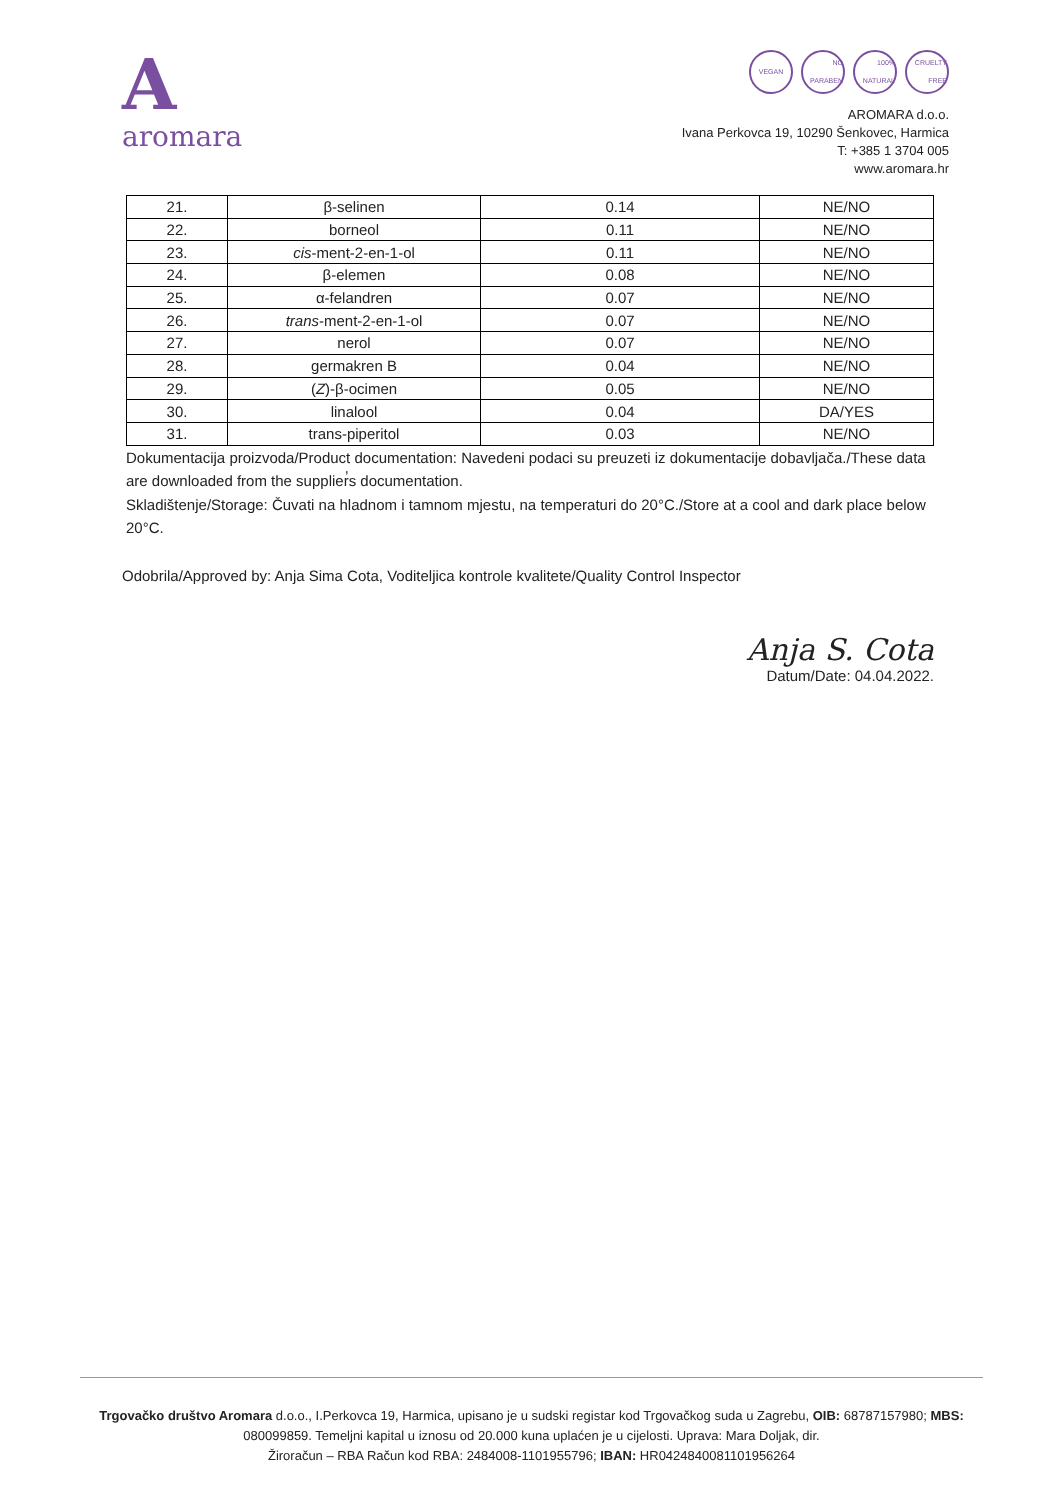Aaromara
VEGAN NO PARABEN 100% NATURAL CRUELTY FREE
AROMARA d.o.o.
Ivana Perkovca 19, 10290 Šenkovec, Harmica
T: +385 1 3704 005
www.aromara.hr
| 21. | β-selinen | 0.14 | NE/NO |
| 22. | borneol | 0.11 | NE/NO |
| 23. | cis -ment-2-en-1-ol | 0.11 | NE/NO |
| 24. | β-elemen | 0.08 | NE/NO |
| 25. | α-felandren | 0.07 | NE/NO |
| 26. | trans -ment-2-en-1-ol | 0.07 | NE/NO |
| 27. | nerol | 0.07 | NE/NO |
| 28. | germakren B | 0.04 | NE/NO |
| 29. | ( Z )-β-ocimen | 0.05 | NE/NO |
| 30. | linalool | 0.04 | DA/YES |
| 31. | trans-piperitol | 0.03 | NE/NO |
Dokumentacija proizvoda/Product documentation: Navedeni podaci su preuzeti iz dokumentacije dobavljača./These data are downloaded from the supplier̕s documentation.
Skladištenje/Storage: Čuvati na hladnom i tamnom mjestu, na temperaturi do 20°C./Store at a cool and dark place below 20°C.
Odobrila/Approved by: Anja Sima Cota, Voditeljica kontrole kvalitete/Quality Control Inspector
Anja S. Cota
Datum/Date: 04.04.2022.
Trgovačko društvo Aromara d.o.o., I.Perkovca 19, Harmica, upisano je u sudski registar kod Trgovačkog suda u Zagrebu, OIB: 68787157980; MBS: 080099859. Temeljni kapital u iznosu od 20.000 kuna uplaćen je u cijelosti. Uprava: Mara Doljak, dir.
Žiroračun – RBA Račun kod RBA: 2484008-1101955796; IBAN: HR0424840081101956264